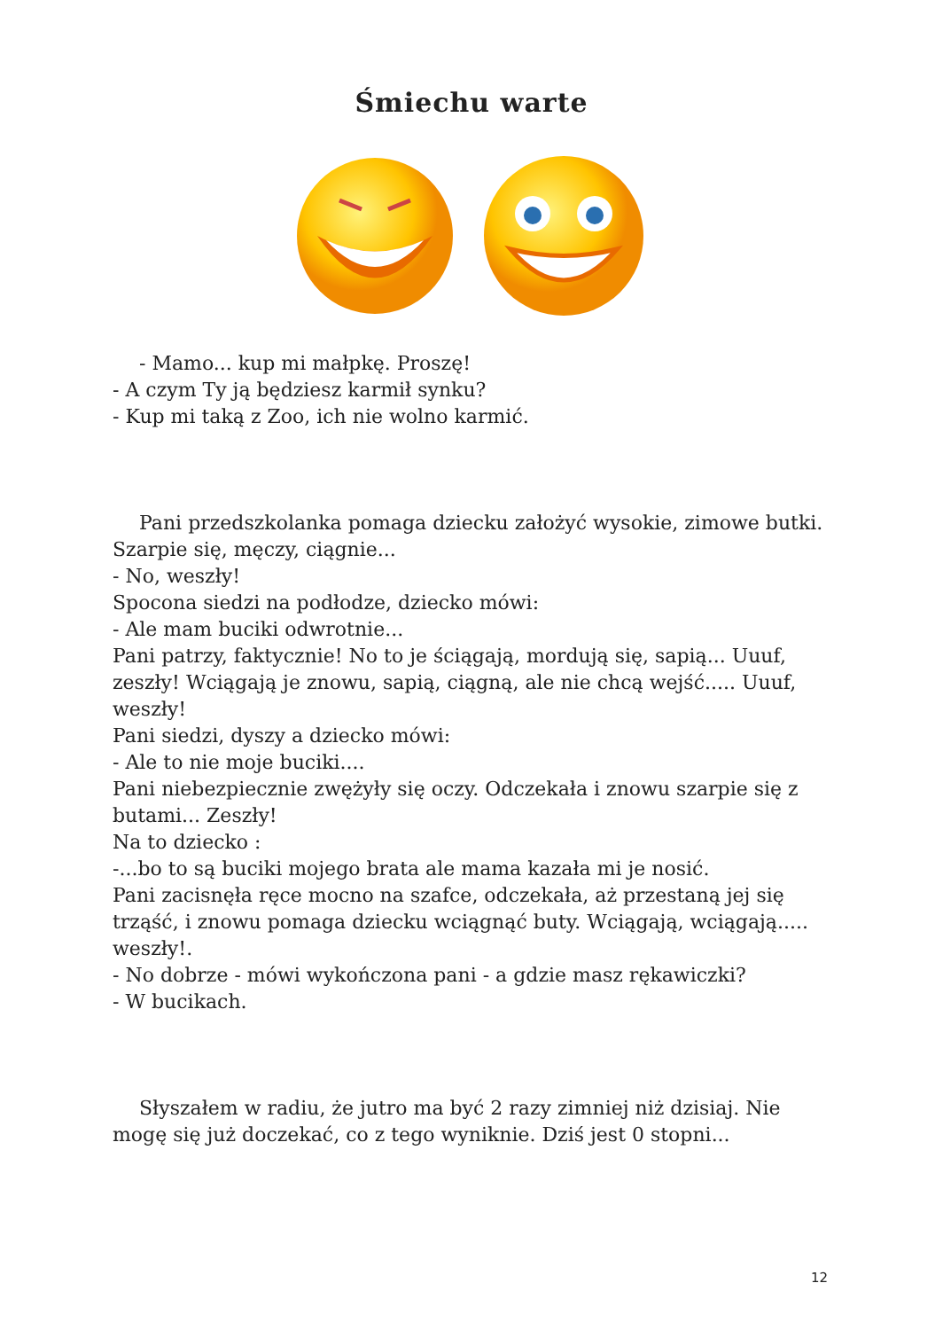Śmiechu warte
- Mamo... kup mi małpkę. Proszę!
- A czym Ty ją będziesz karmił synku?
- Kup mi taką z Zoo, ich nie wolno karmić.
Pani przedszkolanka pomaga dziecku założyć wysokie, zimowe butki. Szarpie się, męczy, ciągnie...
- No, weszły!
Spocona siedzi na podłodze, dziecko mówi:
- Ale mam buciki odwrotnie...
Pani patrzy, faktycznie! No to je ściągają, mordują się, sapią... Uuuf, zeszły! Wciągają je znowu, sapią, ciągną, ale nie chcą wejść..... Uuuf, weszły!
Pani siedzi, dyszy a dziecko mówi:
- Ale to nie moje buciki....
Pani niebezpiecznie zwężyły się oczy. Odczekała i znowu szarpie się z butami... Zeszły!
Na to dziecko :
-...bo to są buciki mojego brata ale mama kazała mi je nosić.
Pani zacisnęła ręce mocno na szafce, odczekała, aż przestaną jej się trząść, i znowu pomaga dziecku wciągnąć buty. Wciągają, wciągają..... weszły!.
- No dobrze - mówi wykończona pani - a gdzie masz rękawiczki?
- W bucikach.
Słyszałem w radiu, że jutro ma być 2 razy zimniej niż dzisiaj. Nie mogę się już doczekać, co z tego wyniknie. Dziś jest 0 stopni...
12